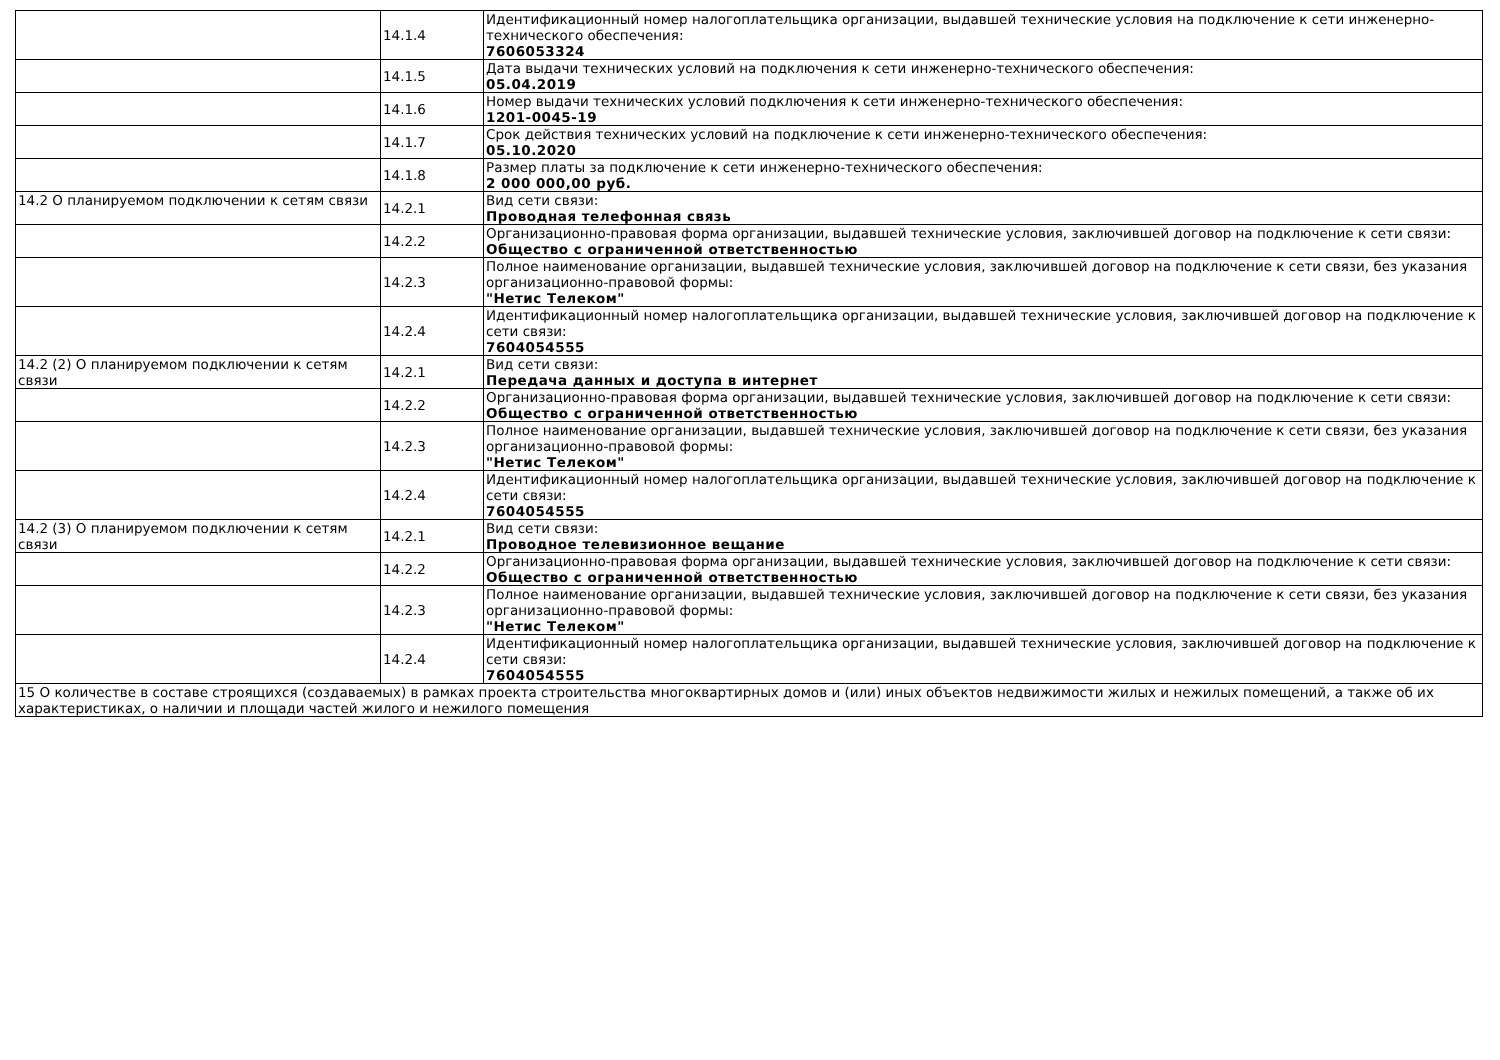| | 14.1.4 | Идентификационный номер налогоплательщика организации, выдавшей технические условия на подключение к сети инженерно-технического обеспечения: 7606053324 |
| | 14.1.5 | Дата выдачи технических условий на подключения к сети инженерно-технического обеспечения: 05.04.2019 |
| | 14.1.6 | Номер выдачи технических условий подключения к сети инженерно-технического обеспечения: 1201-0045-19 |
| | 14.1.7 | Срок действия технических условий на подключение к сети инженерно-технического обеспечения: 05.10.2020 |
| | 14.1.8 | Размер платы за подключение к сети инженерно-технического обеспечения: 2 000 000,00 руб. |
| 14.2 О планируемом подключении к сетям связи | 14.2.1 | Вид сети связи: Проводная телефонная связь |
| | 14.2.2 | Организационно-правовая форма организации, выдавшей технические условия, заключившей договор на подключение к сети связи: Общество с ограниченной ответственностью |
| | 14.2.3 | Полное наименование организации, выдавшей технические условия, заключившей договор на подключение к сети связи, без указания организационно-правовой формы: "Нетис Телеком" |
| | 14.2.4 | Идентификационный номер налогоплательщика организации, выдавшей технические условия, заключившей договор на подключение к сети связи: 7604054555 |
| 14.2 (2) О планируемом подключении к сетям связи | 14.2.1 | Вид сети связи: Передача данных и доступа в интернет |
| | 14.2.2 | Организационно-правовая форма организации, выдавшей технические условия, заключившей договор на подключение к сети связи: Общество с ограниченной ответственностью |
| | 14.2.3 | Полное наименование организации, выдавшей технические условия, заключившей договор на подключение к сети связи, без указания организационно-правовой формы: "Нетис Телеком" |
| | 14.2.4 | Идентификационный номер налогоплательщика организации, выдавшей технические условия, заключившей договор на подключение к сети связи: 7604054555 |
| 14.2 (3) О планируемом подключении к сетям связи | 14.2.1 | Вид сети связи: Проводное телевизионное вещание |
| | 14.2.2 | Организационно-правовая форма организации, выдавшей технические условия, заключившей договор на подключение к сети связи: Общество с ограниченной ответственностью |
| | 14.2.3 | Полное наименование организации, выдавшей технические условия, заключившей договор на подключение к сети связи, без указания организационно-правовой формы: "Нетис Телеком" |
| | 14.2.4 | Идентификационный номер налогоплательщика организации, выдавшей технические условия, заключившей договор на подключение к сети связи: 7604054555 |
| 15 О количестве в составе строящихся (создаваемых) в рамках проекта строительства многоквартирных домов и (или) иных объектов недвижимости жилых и нежилых помещений, а также об их характеристиках, о наличии и площади частей жилого и нежилого помещения | | |